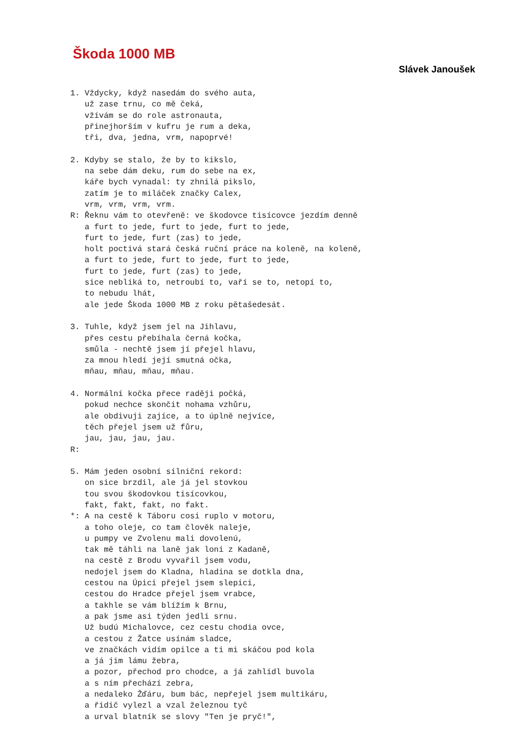Škoda 1000 MB
Slávek Janoušek
1. Vždycky, když nasedám do svého auta,
   už zase trnu, co mě čeká,
   vžívám se do role astronauta,
   přinejhorším v kufru je rum a deka,
   tři, dva, jedna, vrm, napoprvé!

2. Kdyby se stalo, že by to kikslo,
   na sebe dám deku, rum do sebe na ex,
   káře bych vynadal: ty zhnilá pikslo,
   zatím je to miláček značky Calex,
   vrm, vrm, vrm, vrm.
R: Řeknu vám to otevřeně: ve škodovce tisícovce jezdím denně
   a furt to jede, furt to jede, furt to jede,
   furt to jede, furt (zas) to jede,
   holt poctivá stará česká ruční práce na koleně, na koleně,
   a furt to jede, furt to jede, furt to jede,
   furt to jede, furt (zas) to jede,
   sice nebliká to, netroubí to, vaří se to, netopí to,
   to nebudu lhát,
   ale jede Škoda 1000 MB z roku pětašedesát.

3. Tuhle, když jsem jel na Jihlavu,
   přes cestu přebíhala černá kočka,
   smůla - nechtě jsem jí přejel hlavu,
   za mnou hledí její smutná očka,
   mňau, mňau, mňau, mňau.

4. Normální kočka přece raději počká,
   pokud nechce skončit nohama vzhůru,
   ale obdivuji zajíce, a to úplně nejvíce,
   těch přejel jsem už fůru,
   jau, jau, jau, jau.
R:

5. Mám jeden osobní silniční rekord:
   on sice brzdil, ale já jel stovkou
   tou svou škodovkou tisícovkou,
   fakt, fakt, fakt, no fakt.
*: A na cestě k Táboru cosi ruplo v motoru,
   a toho oleje, co tam člověk naleje,
   u pumpy ve Zvolenu mali dovolenú,
   tak mě táhli na laně jak loni z Kadaně,
   na cestě z Brodu vyvařil jsem vodu,
   nedojel jsem do Kladna, hladina se dotkla dna,
   cestou na Úpici přejel jsem slepici,
   cestou do Hradce přejel jsem vrabce,
   a takhle se vám blížím k Brnu,
   a pak jsme asi týden jedli srnu.
   Už budú Michalovce, cez cestu chodia ovce,
   a cestou z Žatce usínám sladce,
   ve značkách vidím opilce a ti mi skáčou pod kola
   a já jim lámu žebra,
   a pozor, přechod pro chodce, a já zahlídl buvola
   a s ním přechází zebra,
   a nedaleko Žďáru, bum bác, nepřejel jsem multikáru,
   a řidič vylezl a vzal železnou tyč
   a urval blatník se slovy "Ten je pryč!",